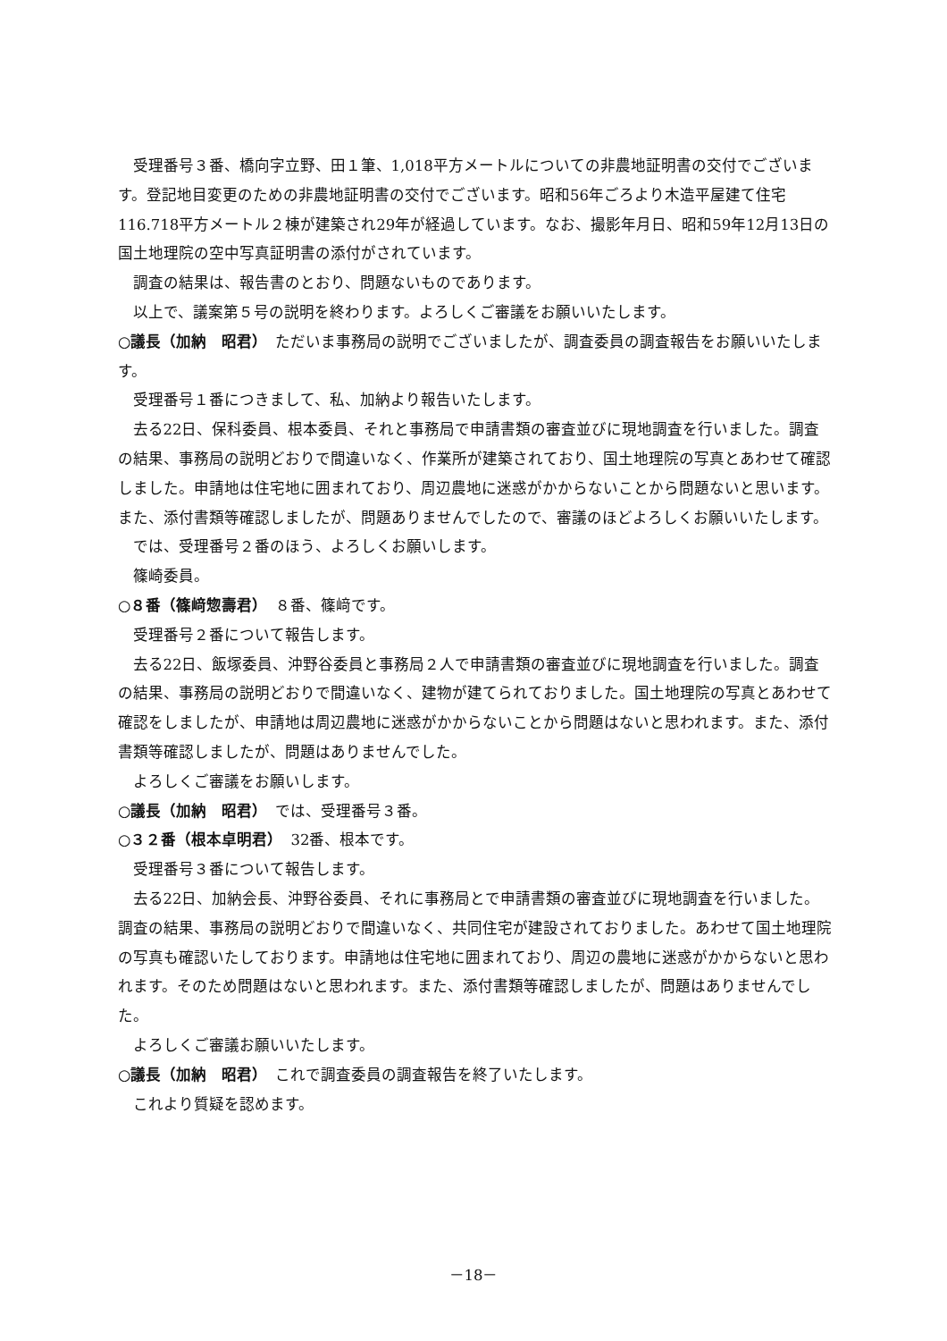受理番号３番、橋向字立野、田１筆、1,018平方メートルについての非農地証明書の交付でございます。登記地目変更のための非農地証明書の交付でございます。昭和56年ごろより木造平屋建て住宅116.718平方メートル２棟が建築され29年が経過しています。なお、撮影年月日、昭和59年12月13日の国土地理院の空中写真証明書の添付がされています。
調査の結果は、報告書のとおり、問題ないものであります。
以上で、議案第５号の説明を終わります。よろしくご審議をお願いいたします。
○議長（加納　昭君）　ただいま事務局の説明でございましたが、調査委員の調査報告をお願いいたします。
受理番号１番につきまして、私、加納より報告いたします。
去る22日、保科委員、根本委員、それと事務局で申請書類の審査並びに現地調査を行いました。調査の結果、事務局の説明どおりで間違いなく、作業所が建築されており、国土地理院の写真とあわせて確認しました。申請地は住宅地に囲まれており、周辺農地に迷惑がかからないことから問題ないと思います。また、添付書類等確認しましたが、問題ありませんでしたので、審議のほどよろしくお願いいたします。
では、受理番号２番のほう、よろしくお願いします。
篠崎委員。
○８番（篠﨑惣壽君）　８番、篠﨑です。
受理番号２番について報告します。
去る22日、飯塚委員、沖野谷委員と事務局２人で申請書類の審査並びに現地調査を行いました。調査の結果、事務局の説明どおりで間違いなく、建物が建てられておりました。国土地理院の写真とあわせて確認をしましたが、申請地は周辺農地に迷惑がかからないことから問題はないと思われます。また、添付書類等確認しましたが、問題はありませんでした。
よろしくご審議をお願いします。
○議長（加納　昭君）　では、受理番号３番。
○３２番（根本卓明君）　32番、根本です。
受理番号３番について報告します。
去る22日、加納会長、沖野谷委員、それに事務局とで申請書類の審査並びに現地調査を行いました。調査の結果、事務局の説明どおりで間違いなく、共同住宅が建設されておりました。あわせて国土地理院の写真も確認いたしております。申請地は住宅地に囲まれており、周辺の農地に迷惑がかからないと思われます。そのため問題はないと思われます。また、添付書類等確認しましたが、問題はありませんでした。
よろしくご審議お願いいたします。
○議長（加納　昭君）　これで調査委員の調査報告を終了いたします。
これより質疑を認めます。
－18－